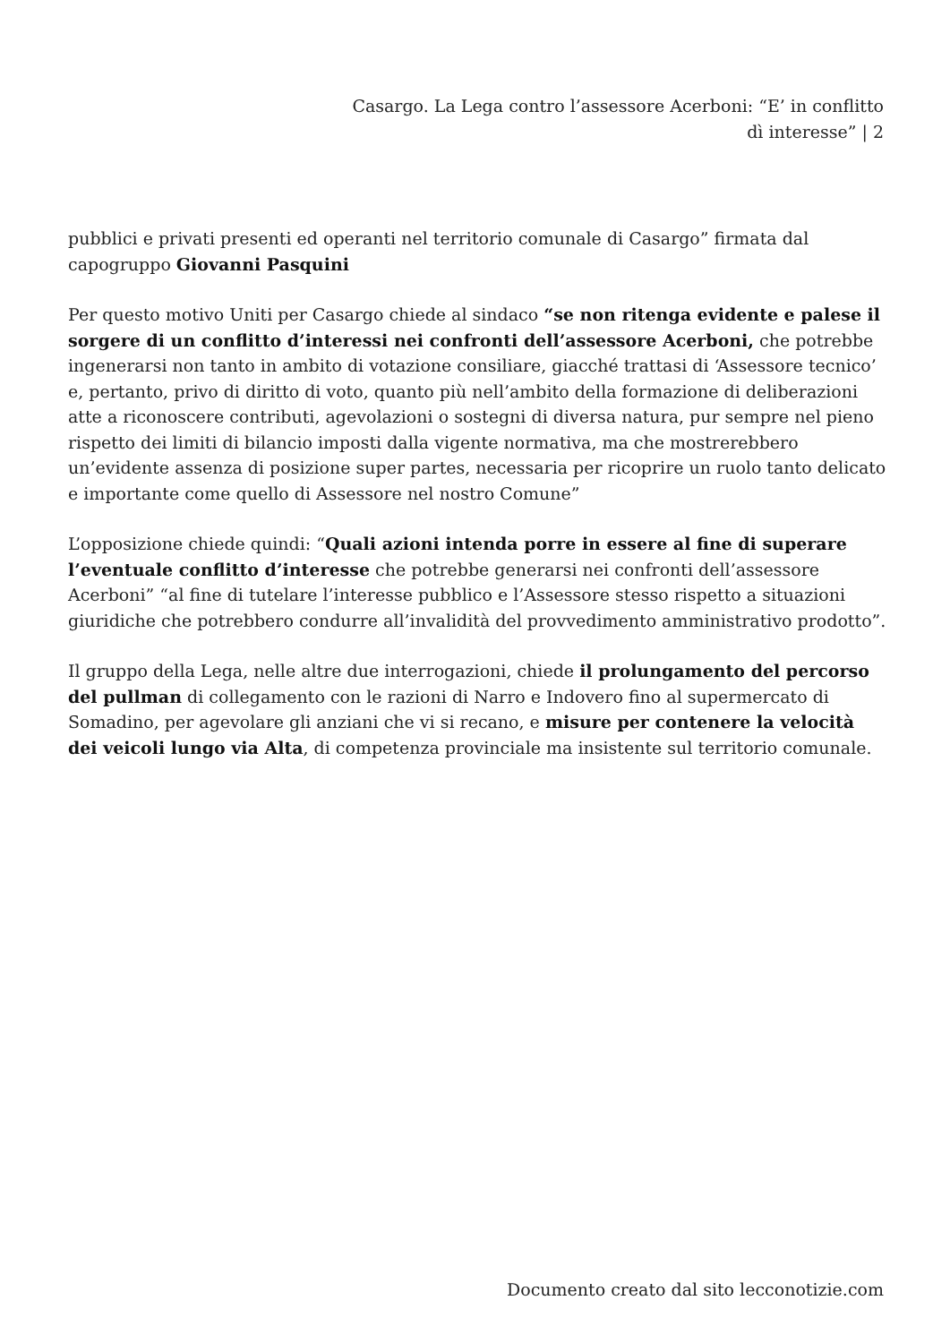Casargo. La Lega contro l’assessore Acerboni: “E’ in conflitto dì interesse” | 2
pubblici e privati presenti ed operanti nel territorio comunale di Casargo” firmata dal capogruppo Giovanni Pasquini
Per questo motivo Uniti per Casargo chiede al sindaco “se non ritenga evidente e palese il sorgere di un conflitto d’interessi nei confronti dell’assessore Acerboni, che potrebbe ingenerarsi non tanto in ambito di votazione consiliare, giacché trattasi di ‘Assessore tecnico’ e, pertanto, privo di diritto di voto, quanto più nell’ambito della formazione di deliberazioni atte a riconoscere contributi, agevolazioni o sostegni di diversa natura, pur sempre nel pieno rispetto dei limiti di bilancio imposti dalla vigente normativa, ma che mostrerebbero un’evidente assenza di posizione super partes, necessaria per ricoprire un ruolo tanto delicato e importante come quello di Assessore nel nostro Comune”
L’opposizione chiede quindi: “Quali azioni intenda porre in essere al fine di superare l’eventuale conflitto d’interesse che potrebbe generarsi nei confronti dell’assessore Acerboni” “al fine di tutelare l’interesse pubblico e l’Assessore stesso rispetto a situazioni giuridiche che potrebbero condurre all’invalidità del provvedimento amministrativo prodotto”.
Il gruppo della Lega, nelle altre due interrogazioni, chiede il prolungamento del percorso del pullman di collegamento con le razioni di Narro e Indovero fino al supermercato di Somadino, per agevolare gli anziani che vi si recano, e misure per contenere la velocità dei veicoli lungo via Alta, di competenza provinciale ma insistente sul territorio comunale.
Documento creato dal sito lecconotizie.com